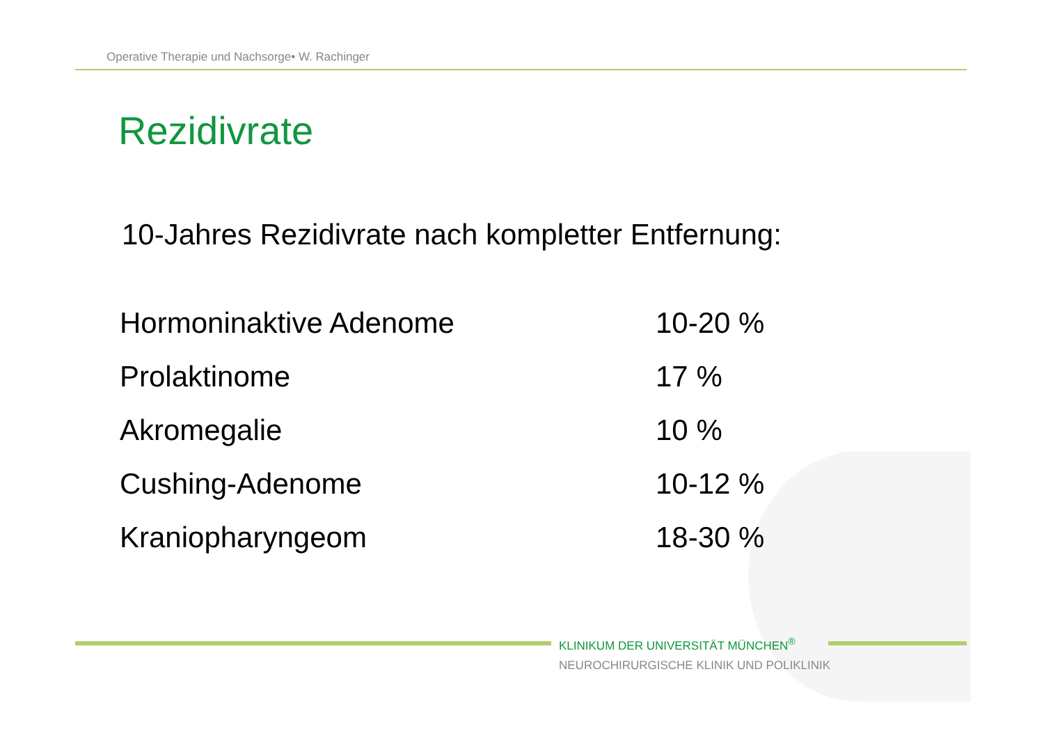Operative Therapie und Nachsorge• W. Rachinger
Rezidivrate
10-Jahres Rezidivrate nach kompletter Entfernung:
| Hormoninaktive Adenome | 10-20 % |
| Prolaktinome | 17 % |
| Akromegalie | 10 % |
| Cushing-Adenome | 10-12 % |
| Kraniopharyngeom | 18-30 % |
KLINIKUM DER UNIVERSITÄT MÜNCHEN<sup>®</sup>
NEUROCHIRURGISCHE KLINIK UND POLIKLINIK